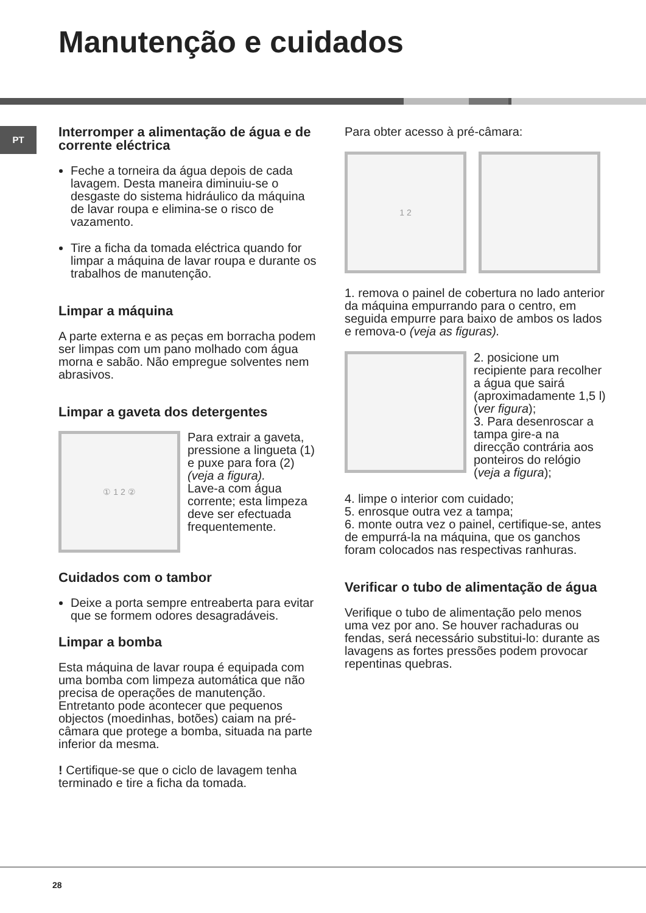Manutenção e cuidados
PT
Interromper a alimentação de água e de corrente eléctrica
Feche a torneira da água depois de cada lavagem. Desta maneira diminuiu-se o desgaste do sistema hidráulico da máquina de lavar roupa e elimina-se o risco de vazamento.
Tire a ficha da tomada eléctrica quando for limpar a máquina de lavar roupa e durante os trabalhos de manutenção.
Limpar a máquina
A parte externa e as peças em borracha podem ser limpas com um pano molhado com água morna e sabão. Não empregue solventes nem abrasivos.
Limpar a gaveta dos detergentes
① 1 2 ②
Para extrair a gaveta, pressione a lingueta (1) e puxe para fora (2) (veja a figura).
Lave-a com água corrente; esta limpeza deve ser efectuada frequentemente.
Cuidados com o tambor
Deixe a porta sempre entreaberta para evitar que se formem odores desagradáveis.
Limpar a bomba
Esta máquina de lavar roupa é equipada com uma bomba com limpeza automática que não precisa de operações de manutenção. Entretanto pode acontecer que pequenos objectos (moedinhas, botões) caiam na pré-câmara que protege a bomba, situada na parte inferior da mesma.
! Certifique-se que o ciclo de lavagem tenha terminado e tire a ficha da tomada.
Para obter acesso à pré-câmara:
1 2
1. remova o painel de cobertura no lado anterior da máquina empurrando para o centro, em seguida empurre para baixo de ambos os lados e remova-o (veja as figuras).
2. posicione um recipiente para recolher a água que sairá (aproximadamente 1,5 l) (ver figura);
3. Para desenroscar a tampa gire-a na direcção contrária aos ponteiros do relógio (veja a figura);
4. limpe o interior com cuidado;
5. enrosque outra vez a tampa;
6. monte outra vez o painel, certifique-se, antes de empurrá-la na máquina, que os ganchos foram colocados nas respectivas ranhuras.
Verificar o tubo de alimentação de água
Verifique o tubo de alimentação pelo menos uma vez por ano. Se houver rachaduras ou fendas, será necessário substitui-lo: durante as lavagens as fortes pressões podem provocar repentinas quebras.
28